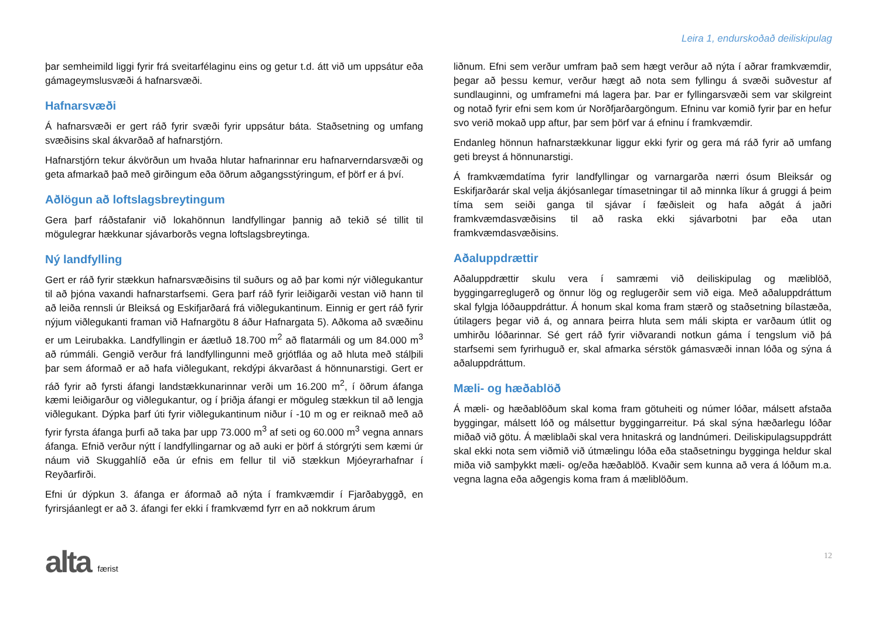Leira 1, endurskoðað deiliskipulag
þar semheimild liggi fyrir frá sveitarfélaginu eins og getur t.d. átt við um uppsátur eða gámageymslusvæði á hafnarsvæði.
Hafnarsvæði
Á hafnarsvæði er gert ráð fyrir svæði fyrir uppsátur báta. Staðsetning og umfang svæðisins skal ákvarðað af hafnarstjórn.
Hafnarstjórn tekur ákvörðun um hvaða hlutar hafnarinnar eru hafnarverndarsvæði og geta afmarkað það með girðingum eða öðrum aðgangsstýringum, ef þörf er á því.
Aðlögun að loftslagsbreytingum
Gera þarf ráðstafanir við lokahönnun landfyllingar þannig að tekið sé tillit til mögulegrar hækkunar sjávarborðs vegna loftslagsbreytinga.
Ný landfylling
Gert er ráð fyrir stækkun hafnarsvæðisins til suðurs og að þar komi nýr viðlegukantur til að þjóna vaxandi hafnarstarfsemi. Gera þarf ráð fyrir leiðigarði vestan við hann til að leiða rennsli úr Bleiksá og Eskifjarðará frá viðlegukantinum. Einnig er gert ráð fyrir nýjum viðlegukanti framan við Hafnargötu 8 áður Hafnargata 5). Aðkoma að svæðinu er um Leirubakka. Landfyllingin er áætluð 18.700 m<sup>2</sup> að flatarmáli og um 84.000 m<sup>3</sup> að rúmmáli. Gengið verður frá landfyllingunni með grjótfláa og að hluta með stálþili þar sem áformað er að hafa viðlegukant, rekdýpi ákvarðast á hönnunarstigi. Gert er ráð fyrir að fyrsti áfangi landstækkunarinnar verði um 16.200 m<sup>2</sup>, í öðrum áfanga kæmi leiðigarður og viðlegukantur, og í þriðja áfangi er möguleg stækkun til að lengja viðlegukant. Dýpka þarf úti fyrir viðlegukantinum niður í -10 m og er reiknað með að fyrir fyrsta áfanga þurfi að taka þar upp 73.000 m<sup>3</sup> af seti og 60.000 m<sup>3</sup> vegna annars áfanga. Efnið verður nýtt í landfyllingarnar og að auki er þörf á stórgrýti sem kæmi úr náum við Skuggahlíð eða úr efnis em fellur til við stækkun Mjóeyrarhafnar í Reyðarfirði.
Efni úr dýpkun 3. áfanga er áformað að nýta í framkvæmdir í Fjarðabyggð, en fyrirsjáanlegt er að 3. áfangi fer ekki í framkvæmd fyrr en að nokkrum árum
liðnum. Efni sem verður umfram það sem hægt verður að nýta í aðrar framkvæmdir, þegar að þessu kemur, verður hægt að nota sem fyllingu á svæði suðvestur af sundlauginni, og umframefni má lagera þar. Þar er fyllingarsvæði sem var skilgreint og notað fyrir efni sem kom úr Norðfjarðargöngum. Efninu var komið fyrir þar en hefur svo verið mokað upp aftur, þar sem þörf var á efninu í framkvæmdir.
Endanleg hönnun hafnarstækkunar liggur ekki fyrir og gera má ráð fyrir að umfang geti breyst á hönnunarstigi.
Á framkvæmdatíma fyrir landfyllingar og varnargarða nærri ósum Bleiksár og Eskifjarðarár skal velja ákjósanlegar tímasetningar til að minnka líkur á gruggi á þeim tíma sem seiði ganga til sjávar í fæðisleit og hafa aðgát á jaðri framkvæmdasvæðisins til að raska ekki sjávarbotni þar eða utan framkvæmdasvæðisins.
Aðaluppdrættir
Aðaluppdrættir skulu vera í samræmi við deiliskipulag og mæliblöð, byggingarreglugerð og önnur lög og reglugerðir sem við eiga. Með aðaluppdráttum skal fylgja lóðauppdráttur. Á honum skal koma fram stærð og staðsetning bílastæða, útilagers þegar við á, og annara þeirra hluta sem máli skipta er varðaum útlit og umhirðu lóðarinnar. Sé gert ráð fyrir viðvarandi notkun gáma í tengslum við þá starfsemi sem fyrirhuguð er, skal afmarka sérstök gámasvæði innan lóða og sýna á aðaluppdráttum.
Mæli- og hæðablöð
Á mæli- og hæðablöðum skal koma fram götuheiti og númer lóðar, málsett afstaða byggingar, málsett lóð og málsettur byggingarreitur. Þá skal sýna hæðarlegu lóðar miðað við götu. Á mæliblaði skal vera hnitaskrá og landnúmeri. Deiliskipulagsuppdrátt skal ekki nota sem viðmið við útmælingu lóða eða staðsetningu bygginga heldur skal miða við samþykkt mæli- og/eða hæðablöð. Kvaðir sem kunna að vera á lóðum m.a. vegna lagna eða aðgengis koma fram á mæliblöðum.
alta
færist
12